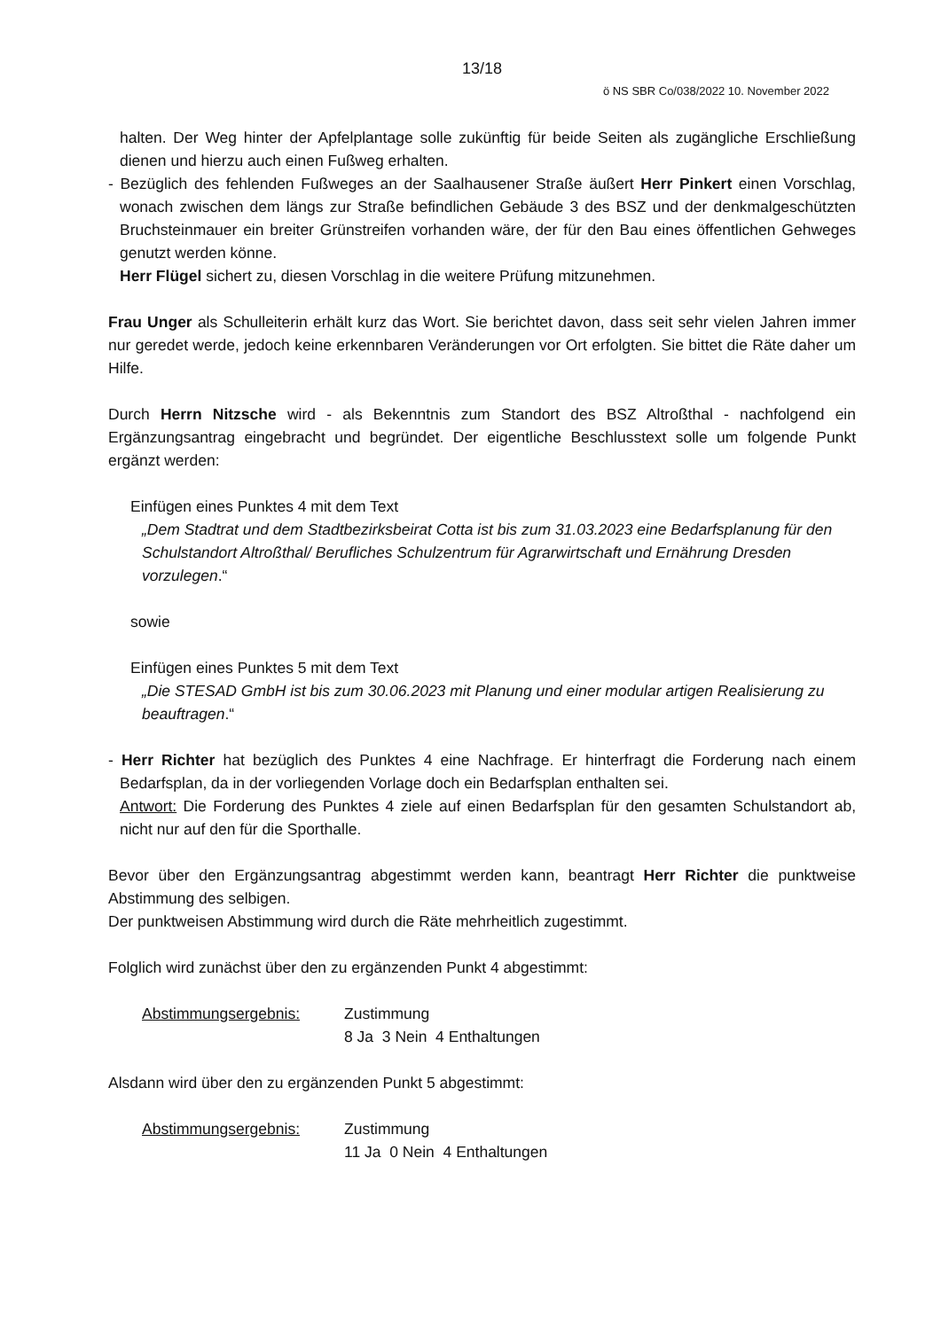13/18
ö NS SBR Co/038/2022 10. November 2022
halten. Der Weg hinter der Apfelplantage solle zukünftig für beide Seiten als zugängliche Erschließung dienen und hierzu auch einen Fußweg erhalten.
- Bezüglich des fehlenden Fußweges an der Saalhausener Straße äußert Herr Pinkert einen Vorschlag, wonach zwischen dem längs zur Straße befindlichen Gebäude 3 des BSZ und der denkmalgeschützten Bruchsteinmauer ein breiter Grünstreifen vorhanden wäre, der für den Bau eines öffentlichen Gehweges genutzt werden könne.
Herr Flügel sichert zu, diesen Vorschlag in die weitere Prüfung mitzunehmen.
Frau Unger als Schulleiterin erhält kurz das Wort. Sie berichtet davon, dass seit sehr vielen Jahren immer nur geredet werde, jedoch keine erkennbaren Veränderungen vor Ort erfolgten. Sie bittet die Räte daher um Hilfe.
Durch Herrn Nitzsche wird - als Bekenntnis zum Standort des BSZ Altroßthal - nachfolgend ein Ergänzungsantrag eingebracht und begründet. Der eigentliche Beschlusstext solle um folgende Punkt ergänzt werden:
Einfügen eines Punktes 4 mit dem Text
„Dem Stadtrat und dem Stadtbezirksbeirat Cotta ist bis zum 31.03.2023 eine Bedarfsplanung für den Schulstandort Altroßthal/ Berufliches Schulzentrum für Agrarwirtschaft und Ernährung Dresden vorzulegen.“
sowie
Einfügen eines Punktes 5 mit dem Text
„Die STESAD GmbH ist bis zum 30.06.2023 mit Planung und einer modular artigen Realisierung zu beauftragen.“
- Herr Richter hat bezüglich des Punktes 4 eine Nachfrage. Er hinterfragt die Forderung nach einem Bedarfsplan, da in der vorliegenden Vorlage doch ein Bedarfsplan enthalten sei.
Antwort: Die Forderung des Punktes 4 ziele auf einen Bedarfsplan für den gesamten Schulstandort ab, nicht nur auf den für die Sporthalle.
Bevor über den Ergänzungsantrag abgestimmt werden kann, beantragt Herr Richter die punktweise Abstimmung des selbigen.
Der punktweisen Abstimmung wird durch die Räte mehrheitlich zugestimmt.
Folglich wird zunächst über den zu ergänzenden Punkt 4 abgestimmt:
Abstimmungsergebnis: Zustimmung
8 Ja 3 Nein 4 Enthaltungen
Alsdann wird über den zu ergänzenden Punkt 5 abgestimmt:
Abstimmungsergebnis: Zustimmung
11 Ja 0 Nein 4 Enthaltungen